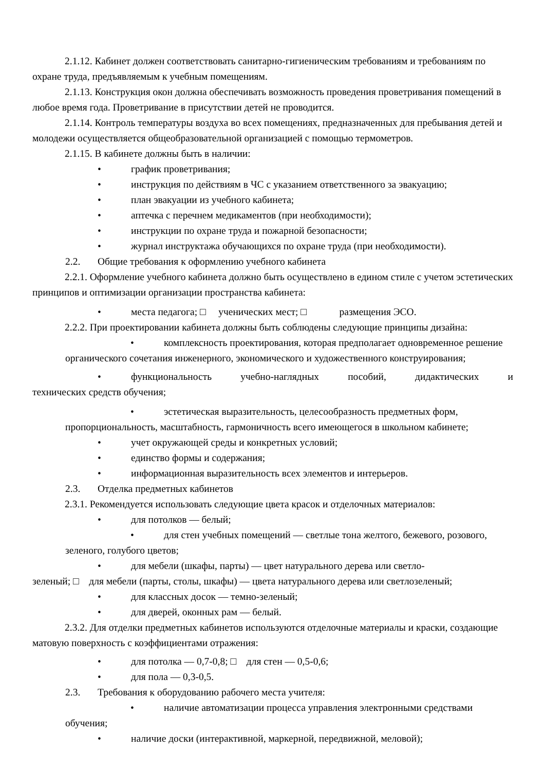2.1.12. Кабинет должен соответствовать санитарно-гигиеническим требованиям и требованиям по охране труда, предъявляемым к учебным помещениям.
2.1.13. Конструкция окон должна обеспечивать возможность проведения проветривания помещений в любое время года. Проветривание в присутствии детей не проводится.
2.1.14. Контроль температуры воздуха во всех помещениях, предназначенных для пребывания детей и молодежи осуществляется общеобразовательной организацией с помощью термометров.
2.1.15. В кабинете должны быть в наличии:
• график проветривания;
• инструкция по действиям в ЧС с указанием ответственного за эвакуацию;
• план эвакуации из учебного кабинета;
• аптечка с перечнем медикаментов (при необходимости);
• инструкции по охране труда и пожарной безопасности;
• журнал инструктажа обучающихся по охране труда (при необходимости).
2.2. Общие требования к оформлению учебного кабинета
2.2.1. Оформление учебного кабинета должно быть осуществлено в едином стиле с учетом эстетических принципов и оптимизации организации пространства кабинета:
• места педагога; □ ученических мест; □ размещения ЭСО.
2.2.2. При проектировании кабинета должны быть соблюдены следующие принципы дизайна:
• комплексность проектирования, которая предполагает одновременное решение органического сочетания инженерного, экономического и художественного конструирования;
• функциональность учебно-наглядных пособий, дидактических и
технических средств обучения;
• эстетическая выразительность, целесообразность предметных форм, пропорциональность, масштабность, гармоничность всего имеющегося в школьном кабинете;
• учет окружающей среды и конкретных условий;
• единство формы и содержания;
• информационная выразительность всех элементов и интерьеров.
2.3. Отделка предметных кабинетов
2.3.1. Рекомендуется использовать следующие цвета красок и отделочных материалов:
• для потолков — белый;
• для стен учебных помещений — светлые тона желтого, бежевого, розового, зеленого, голубого цветов;
• для мебели (шкафы, парты) — цвет натурального дерева или светло-
зеленый; □ для мебели (парты, столы, шкафы) — цвета натурального дерева или светлозеленый;
• для классных досок — темно-зеленый;
• для дверей, оконных рам — белый.
2.3.2. Для отделки предметных кабинетов используются отделочные материалы и краски, создающие матовую поверхность с коэффициентами отражения:
• для потолка — 0,7-0,8; □ для стен — 0,5-0,6;
• для пола — 0,3-0,5.
2.3. Требования к оборудованию рабочего места учителя:
• наличие автоматизации процесса управления электронными средствами обучения;
• наличие доски (интерактивной, маркерной, передвижной, меловой);